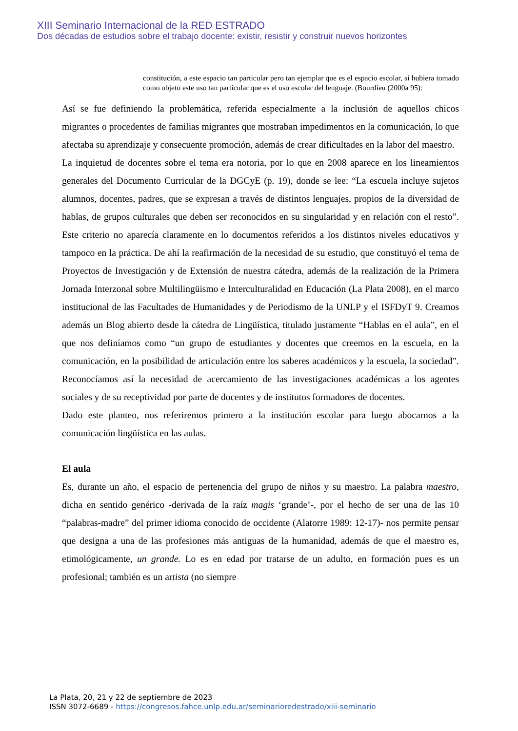XIII Seminario Internacional de la RED ESTRADO
Dos décadas de estudios sobre el trabajo docente: existir, resistir y construir nuevos horizontes
constitución, a este espacio tan particular pero tan ejemplar que es el espacio escolar, si hubiera tomado como objeto este uso tan particular que es el uso escolar del lenguaje. (Bourdieu (2000a 95):
Así se fue definiendo la problemática, referida especialmente a la inclusión de aquellos chicos migrantes o procedentes de familias migrantes que mostraban impedimentos en la comunicación, lo que afectaba su aprendizaje y consecuente promoción, además de crear dificultades en la labor del maestro.
La inquietud de docentes sobre el tema era notoria, por lo que en 2008 aparece en los lineamientos generales del Documento Curricular de la DGCyE (p. 19), donde se lee: “La escuela incluye sujetos alumnos, docentes, padres, que se expresan a través de distintos lenguajes, propios de la diversidad de hablas, de grupos culturales que deben ser reconocidos en su singularidad y en relación con el resto”. Este criterio no aparecía claramente en lo documentos referidos a los distintos niveles educativos y tampoco en la práctica. De ahí la reafirmación de la necesidad de su estudio, que constituyó el tema de Proyectos de Investigación y de Extensión de nuestra cátedra, además de la realización de la Primera Jornada Interzonal sobre Multilingüismo e Interculturalidad en Educación (La Plata 2008), en el marco institucional de las Facultades de Humanidades y de Periodismo de la UNLP y el ISFDyT 9. Creamos además un Blog abierto desde la cátedra de Lingüística, titulado justamente “Hablas en el aula”, en el que nos definíamos como “un grupo de estudiantes y docentes que creemos en la escuela, en la comunicación, en la posibilidad de articulación entre los saberes académicos y la escuela, la sociedad”. Reconocíamos así la necesidad de acercamiento de las investigaciones académicas a los agentes sociales y de su receptividad por parte de docentes y de institutos formadores de docentes.
Dado este planteo, nos referiremos primero a la institución escolar para luego abocarnos a la comunicación lingüística en las aulas.
El aula
Es, durante un año, el espacio de pertenencia del grupo de niños y su maestro. La palabra maestro, dicha en sentido genérico -derivada de la raíz magis ‘grande’-, por el hecho de ser una de las 10 “palabras-madre” del primer idioma conocido de occidente (Alatorre 1989: 12-17)- nos permite pensar que designa a una de las profesiones más antiguas de la humanidad, además de que el maestro es, etimológicamente, un grande. Lo es en edad por tratarse de un adulto, en formación pues es un profesional; también es un artista (no siempre
La Plata, 20, 21 y 22 de septiembre de 2023
ISSN 3072-6689 - https://congresos.fahce.unlp.edu.ar/seminarioredestrado/xiii-seminario